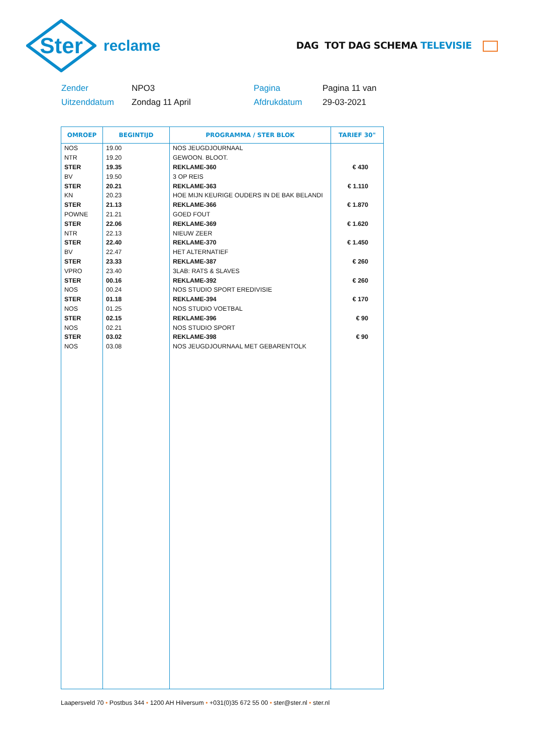Ster
reclame
DAG TOT DAG SCHEMA TELEVISIE
Zender
NPO3
Pagina
Pagina 11 van
Uitzenddatum
Zondag 11 April
Afdrukdatum
29-03-2021
| OMROEP | BEGINTIJD | PROGRAMMA / STER BLOK | TARIEF 30" |
| --- | --- | --- | --- |
| NOS | 19.00 | NOS JEUGDJOURNAAL | |
| NTR | 19.20 | GEWOON. BLOOT. | |
| STER | 19.35 | REKLAME-360 | € 430 |
| BV | 19.50 | 3 OP REIS | |
| STER | 20.21 | REKLAME-363 | € 1.110 |
| KN | 20.23 | HOE MIJN KEURIGE OUDERS IN DE BAK BELANDI | |
| STER | 21.13 | REKLAME-366 | € 1.870 |
| POWNE | 21.21 | GOED FOUT | |
| STER | 22.06 | REKLAME-369 | € 1.620 |
| NTR | 22.13 | NIEUW ZEER | |
| STER | 22.40 | REKLAME-370 | € 1.450 |
| BV | 22.47 | HET ALTERNATIEF | |
| STER | 23.33 | REKLAME-387 | € 260 |
| VPRO | 23.40 | 3LAB: RATS & SLAVES | |
| STER | 00.16 | REKLAME-392 | € 260 |
| NOS | 00.24 | NOS STUDIO SPORT EREDIVISIE | |
| STER | 01.18 | REKLAME-394 | € 170 |
| NOS | 01.25 | NOS STUDIO VOETBAL | |
| STER | 02.15 | REKLAME-396 | € 90 |
| NOS | 02.21 | NOS STUDIO SPORT | |
| STER | 03.02 | REKLAME-398 | € 90 |
| NOS | 03.08 | NOS JEUGDJOURNAAL MET GEBARENTOLK | |
Laapersveld 70 • Postbus 344 • 1200 AH Hilversum • +031(0)35 672 55 00 • ster@ster.nl • ster.nl